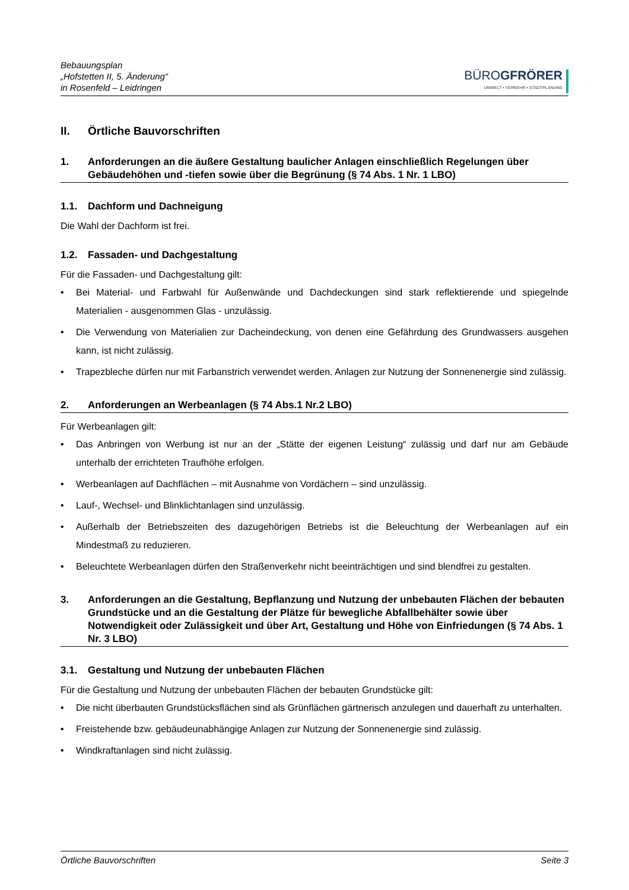Bebauungsplan
„Hofstetten II, 5. Änderung“
in Rosenfeld – Leidringen
BÜRO GFRÖRER
UMWELT • VERKEHR • STADTPLANUNG
II. Örtliche Bauvorschriften
1. Anforderungen an die äußere Gestaltung baulicher Anlagen einschließlich Regelungen über Gebäudehöhen und -tiefen sowie über die Begrünung (§ 74 Abs. 1 Nr. 1 LBO)
1.1. Dachform und Dachneigung
Die Wahl der Dachform ist frei.
1.2. Fassaden- und Dachgestaltung
Für die Fassaden- und Dachgestaltung gilt:
• Bei Material- und Farbwahl für Außenwände und Dachdeckungen sind stark reflektierende und spiegeln­de Materialien - ausgenommen Glas - unzulässig.
• Die Verwendung von Materialien zur Dacheindeckung, von denen eine Gefährdung des Grundwassers ausgehen kann, ist nicht zulässig.
• Trapezbleche dürfen nur mit Farbanstrich verwendet werden. Anlagen zur Nutzung der Sonnenenergie sind zulässig.
2. Anforderungen an Werbeanlagen (§ 74 Abs.1 Nr.2 LBO)
Für Werbeanlagen gilt:
• Das Anbringen von Werbung ist nur an der „Stätte der eigenen Leistung“ zulässig und darf nur am Ge­bäude unterhalb der errichteten Traufhöhe erfolgen.
• Werbeanlagen auf Dachflächen – mit Ausnahme von Vordächern – sind unzulässig.
• Lauf-, Wechsel- und Blinklichtanlagen sind unzulässig.
• Außerhalb der Betriebszeiten des dazugehörigen Betriebs ist die Beleuchtung der Werbeanlagen auf ein Mindestmaß zu reduzieren.
• Beleuchtete Werbeanlagen dürfen den Straßenverkehr nicht beeinträchtigen und sind blendfrei zu gestal­ten.
3. Anforderungen an die Gestaltung, Bepflanzung und Nutzung der unbebauten Flächen der bebauten Grundstücke und an die Gestaltung der Plätze für bewegliche Abfallbehälter sowie über Notwendigkeit oder Zulässigkeit und über Art, Gestaltung und Höhe von Einfriedungen (§ 74 Abs. 1 Nr. 3 LBO)
3.1. Gestaltung und Nutzung der unbebauten Flächen
Für die Gestaltung und Nutzung der unbebauten Flächen der bebauten Grundstücke gilt:
• Die nicht überbauten Grundstücksflächen sind als Grünflächen gärtnerisch anzulegen und dauerhaft zu unterhalten.
• Freistehende bzw. gebäudeunabhängige Anlagen zur Nutzung der Sonnenenergie sind zulässig.
• Windkraftanlagen sind nicht zulässig.
Örtliche Bauvorschriften Seite 3